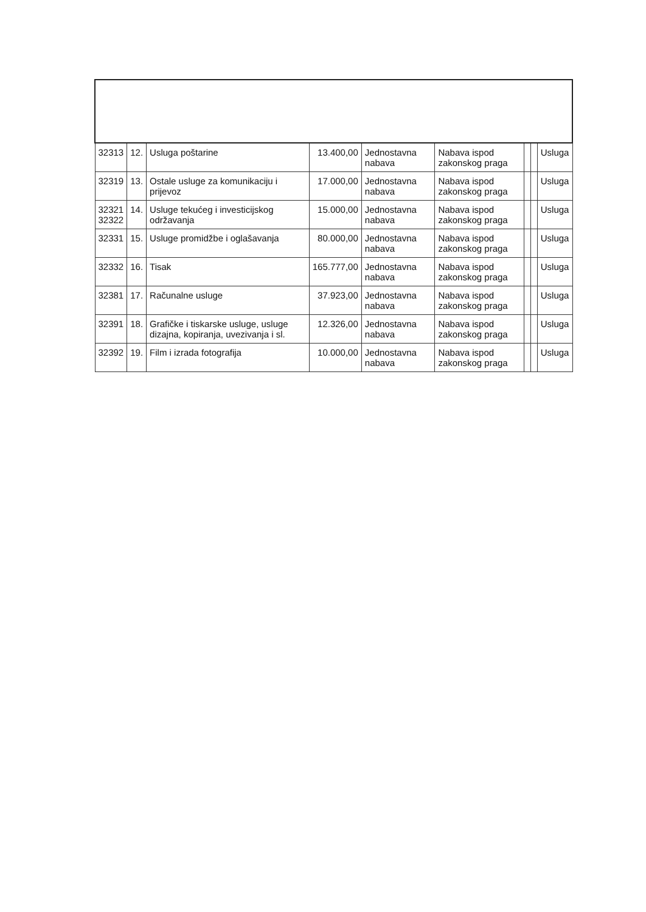| 32313 | 12. | Usluga poštarine | 13.400,00 | Jednostavna nabava | Nabava ispod zakonskog praga | | | Usluga |
| 32319 | 13. | Ostale usluge za komunikaciju i prijevoz | 17.000,00 | Jednostavna nabava | Nabava ispod zakonskog praga | | | Usluga |
| 32321 32322 | 14. | Usluge tekućeg i investicijskog održavanja | 15.000,00 | Jednostavna nabava | Nabava ispod zakonskog praga | | | Usluga |
| 32331 | 15. | Usluge promidžbe i oglašavanja | 80.000,00 | Jednostavna nabava | Nabava ispod zakonskog praga | | | Usluga |
| 32332 | 16. | Tisak | 165.777,00 | Jednostavna nabava | Nabava ispod zakonskog praga | | | Usluga |
| 32381 | 17. | Računalne usluge | 37.923,00 | Jednostavna nabava | Nabava ispod zakonskog praga | | | Usluga |
| 32391 | 18. | Grafičke i tiskarske usluge, usluge dizajna, kopiranja, uvezivanja i sl. | 12.326,00 | Jednostavna nabava | Nabava ispod zakonskog praga | | | Usluga |
| 32392 | 19. | Film i izrada fotografija | 10.000,00 | Jednostavna nabava | Nabava ispod zakonskog praga | | | Usluga |